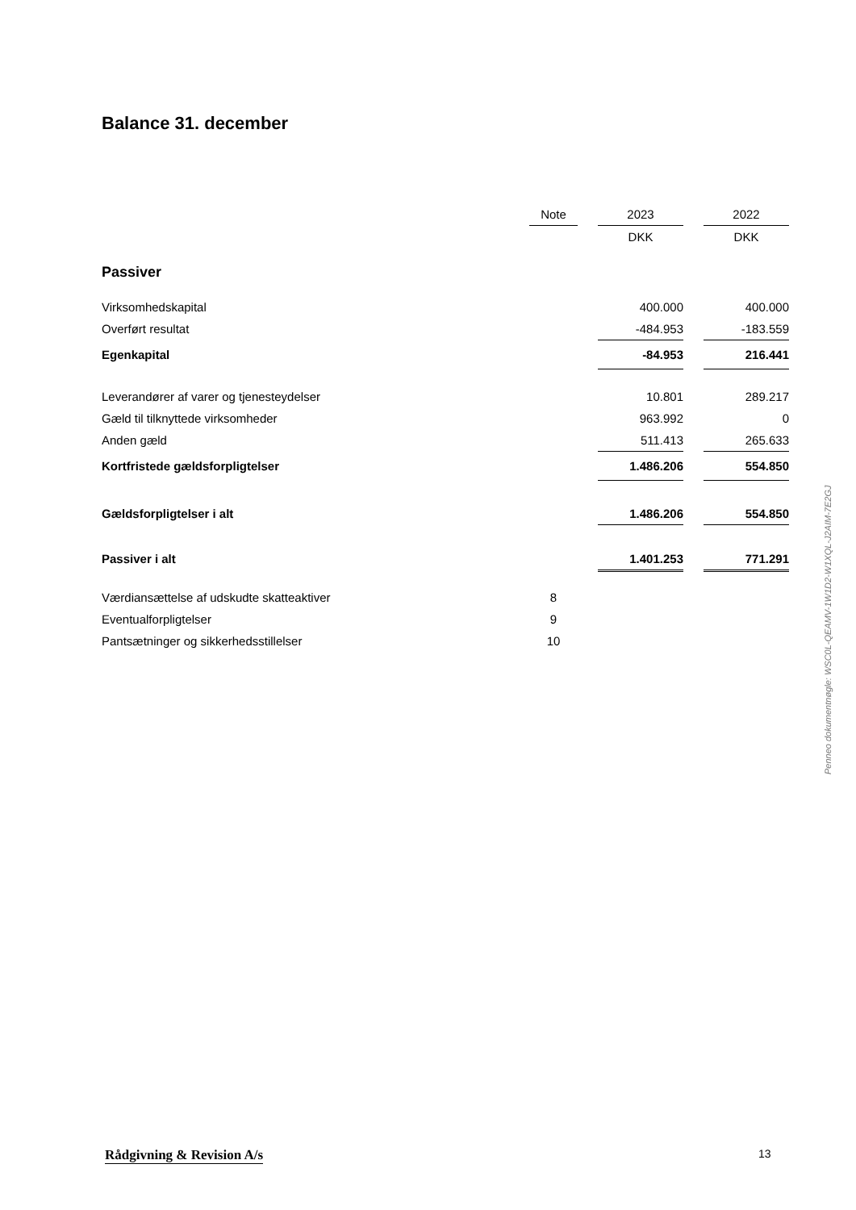Balance 31. december
| | Note | | 2023 | | 2022 |
| | | | DKK | | DKK |
| Passiver | | | | | |
| Virksomhedskapital | | | 400.000 | | 400.000 |
| Overført resultat | | | -484.953 | | -183.559 |
| Egenkapital | | | -84.953 | | 216.441 |
| Leverandører af varer og tjenesteydelser | | | 10.801 | | 289.217 |
| Gæld til tilknyttede virksomheder | | | 963.992 | | 0 |
| Anden gæld | | | 511.413 | | 265.633 |
| Kortfristede gældsforpligtelser | | | 1.486.206 | | 554.850 |
| Gældsforpligtelser i alt | | | 1.486.206 | | 554.850 |
| Passiver i alt | | | 1.401.253 | | 771.291 |
| Værdiansættelse af udskudte skatteaktiver | 8 | | | | |
| Eventualforpligtelser | 9 | | | | |
| Pantsætninger og sikkerhedsstillelser | 10 | | | | |
Penneo dokumentnøgle: WSC0L-QEAMV-1W1D2-W1XQL-J2AIM-7E2GJ
Rådgivning & Revision A/s 13